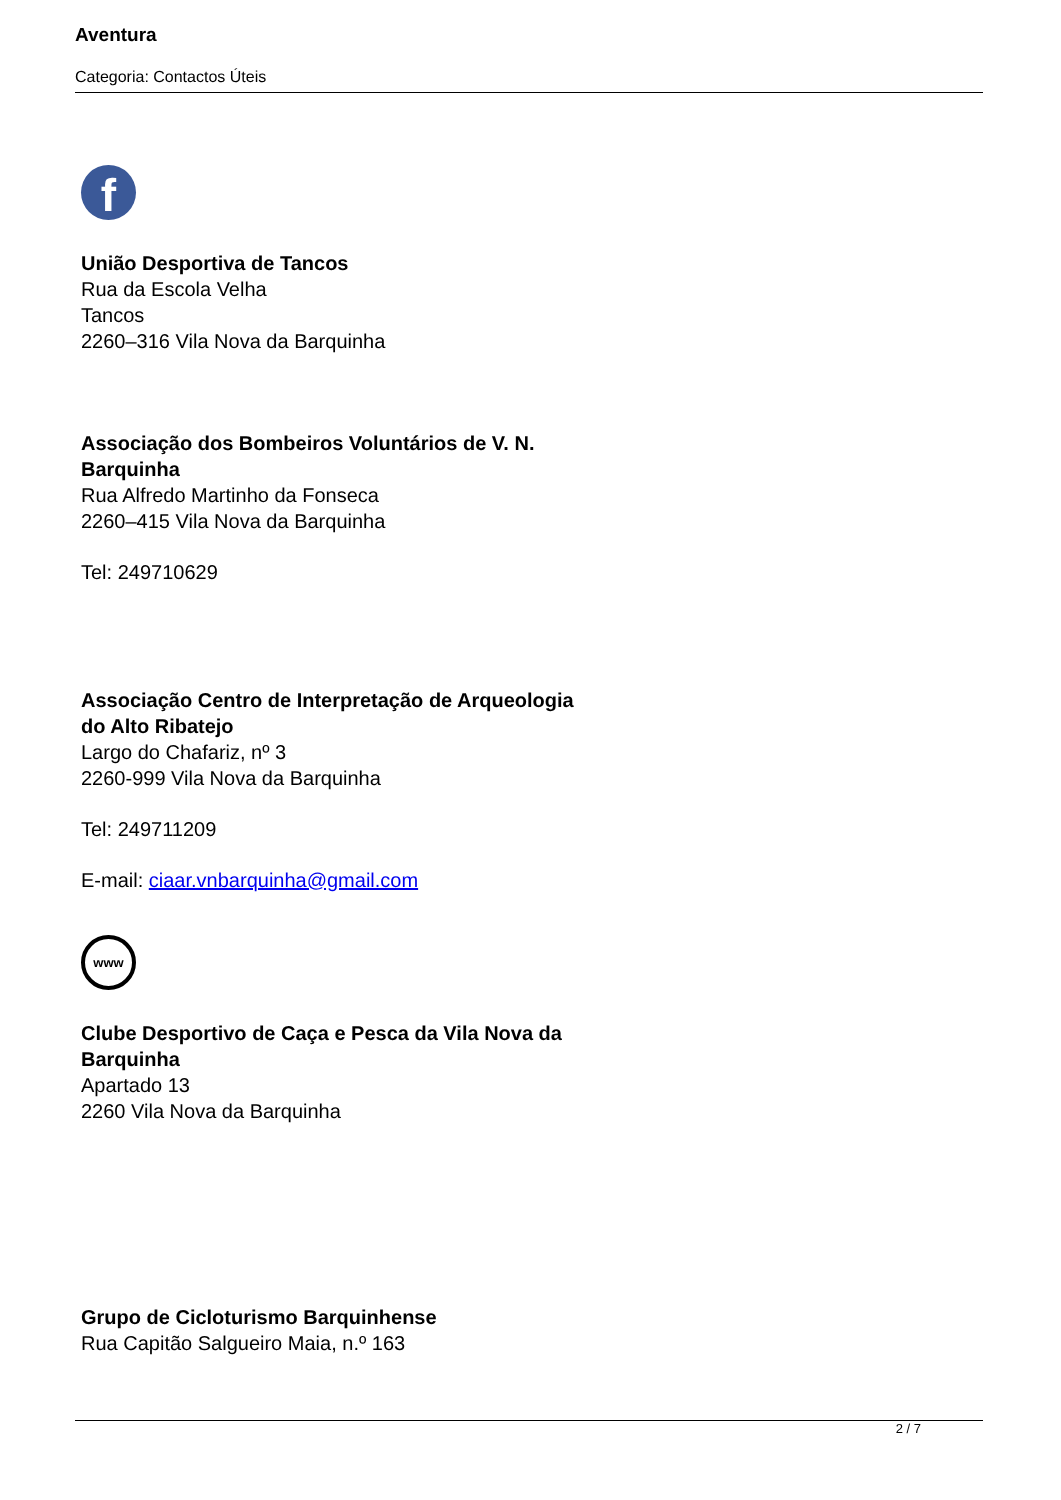Aventura
Categoria: Contactos Úteis
f
União Desportiva de Tancos
Rua da Escola Velha
Tancos
2260–316 Vila Nova da Barquinha
Associação dos Bombeiros Voluntários de V. N. Barquinha
Rua Alfredo Martinho da Fonseca
2260–415 Vila Nova da Barquinha
Tel: 249710629
Associação Centro de Interpretação de Arqueologia do Alto Ribatejo
Largo do Chafariz, nº 3
2260-999 Vila Nova da Barquinha
Tel: 249711209
E-mail: ciaar.vnbarquinha@gmail.com
www
Clube Desportivo de Caça e Pesca da Vila Nova da Barquinha
Apartado 13
2260 Vila Nova da Barquinha
Grupo de Cicloturismo Barquinhense
Rua Capitão Salgueiro Maia, n.º 163
2 / 7